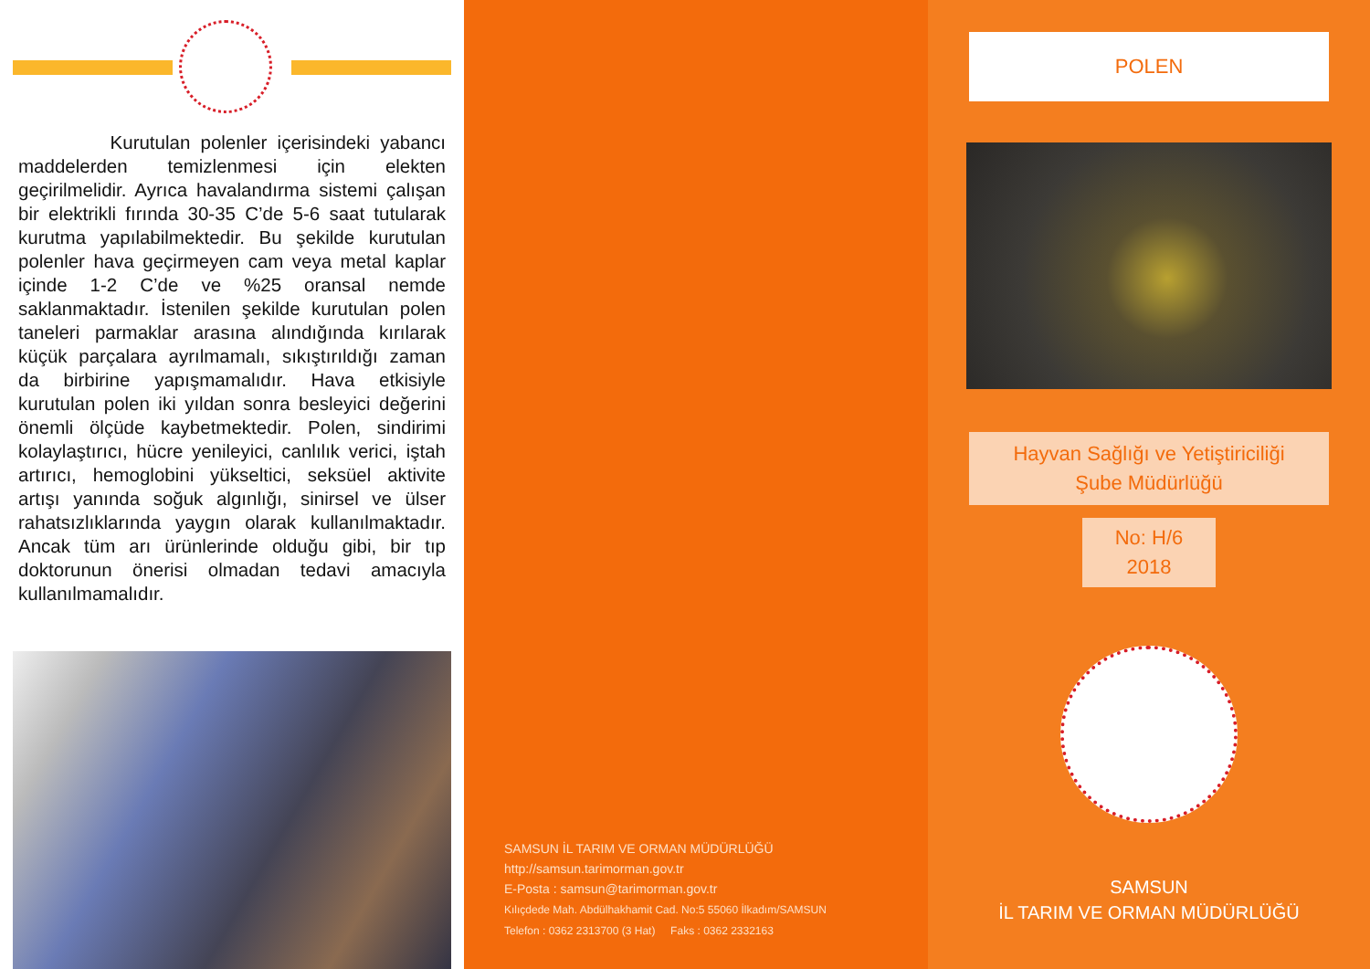Kurutulan polenler içerisindeki yabancı maddelerden temizlenmesi için elekten geçirilmelidir. Ayrıca havalandırma sistemi çalışan bir elektrikli fırında 30-35 C’de 5-6 saat tutularak kurutma yapılabilmektedir. Bu şekilde kurutulan polenler hava geçirmeyen cam veya metal kaplar içinde 1-2 C’de ve %25 oransal nemde saklanmaktadır. İstenilen şekilde kurutulan polen taneleri parmaklar arasına alındığında kırılarak küçük parçalara ayrılmamalı, sıkıştırıldığı zaman da birbirine yapışmamalıdır. Hava etkisiyle kurutulan polen iki yıldan sonra besleyici değerini önemli ölçüde kaybetmektedir. Polen, sindirimi kolaylaştırıcı, hücre yenileyici, canlılık verici, iştah artırıcı, hemoglobini yükseltici, seksüel aktivite artışı yanında soğuk algınlığı, sinirsel ve ülser rahatsızlıklarında yaygın olarak kullanılmaktadır. Ancak tüm arı ürünlerinde olduğu gibi, bir tıp doktorunun önerisi olmadan tedavi amacıyla kullanılmamalıdır.
SAMSUN İL TARIM VE ORMAN MÜDÜRLÜĞÜ
http://samsun.tarimorman.gov.tr
E-Posta : samsun@tarimorman.gov.tr
Kılıçdede Mah. Abdülhakhamit Cad. No:5 55060 İlkadım/SAMSUN
Telefon : 0362 2313700 (3 Hat) Faks : 0362 2332163
POLEN
Hayvan Sağlığı ve Yetiştiriciliği
Şube Müdürlüğü
No: H/6
2018
SAMSUN
İL TARIM VE ORMAN MÜDÜRLÜĞÜ